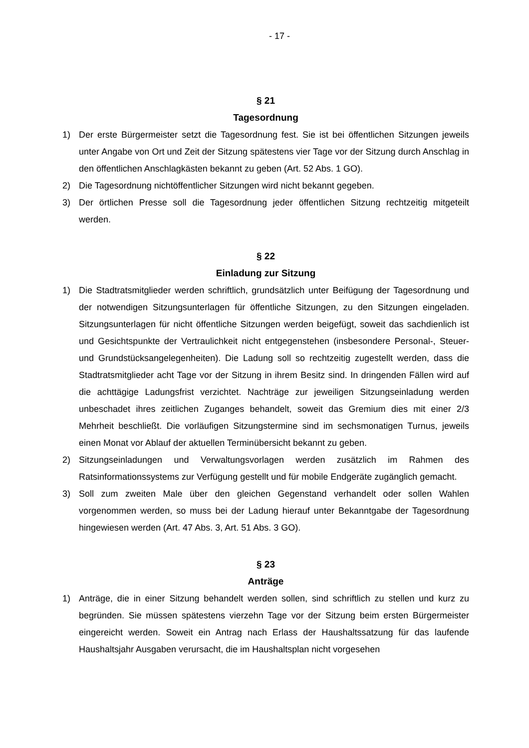- 17 -
§ 21
Tagesordnung
1) Der erste Bürgermeister setzt die Tagesordnung fest. Sie ist bei öffentlichen Sitzungen jeweils unter Angabe von Ort und Zeit der Sitzung spätestens vier Tage vor der Sitzung durch Anschlag in den öffentlichen Anschlagkästen bekannt zu geben (Art. 52 Abs. 1 GO).
2) Die Tagesordnung nichtöffentlicher Sitzungen wird nicht bekannt gegeben.
3) Der örtlichen Presse soll die Tagesordnung jeder öffentlichen Sitzung rechtzeitig mitgeteilt werden.
§ 22
Einladung zur Sitzung
1) Die Stadtratsmitglieder werden schriftlich, grundsätzlich unter Beifügung der Tagesordnung und der notwendigen Sitzungsunterlagen für öffentliche Sitzungen, zu den Sitzungen eingeladen. Sitzungsunterlagen für nicht öffentliche Sitzungen werden beigefügt, soweit das sachdienlich ist und Gesichtspunkte der Vertraulichkeit nicht entgegenstehen (insbesondere Personal-, Steuer- und Grundstücksangelegenheiten). Die Ladung soll so rechtzeitig zugestellt werden, dass die Stadtratsmitglieder acht Tage vor der Sitzung in ihrem Besitz sind. In dringenden Fällen wird auf die achttägige Ladungsfrist verzichtet. Nachträge zur jeweiligen Sitzungseinladung werden unbeschadet ihres zeitlichen Zuganges behandelt, soweit das Gremium dies mit einer 2/3 Mehrheit beschließt. Die vorläufigen Sitzungstermine sind im sechsmonatigen Turnus, jeweils einen Monat vor Ablauf der aktuellen Terminübersicht bekannt zu geben.
2) Sitzungseinladungen und Verwaltungsvorlagen werden zusätzlich im Rahmen des Ratsinformationssystems zur Verfügung gestellt und für mobile Endgeräte zugänglich gemacht.
3) Soll zum zweiten Male über den gleichen Gegenstand verhandelt oder sollen Wahlen vorgenommen werden, so muss bei der Ladung hierauf unter Bekanntgabe der Tagesordnung hingewiesen werden (Art. 47 Abs. 3, Art. 51 Abs. 3 GO).
§ 23
Anträge
1) Anträge, die in einer Sitzung behandelt werden sollen, sind schriftlich zu stellen und kurz zu begründen. Sie müssen spätestens vierzehn Tage vor der Sitzung beim ersten Bürgermeister eingereicht werden. Soweit ein Antrag nach Erlass der Haushaltssatzung für das laufende Haushaltsjahr Ausgaben verursacht, die im Haushaltsplan nicht vorgesehen